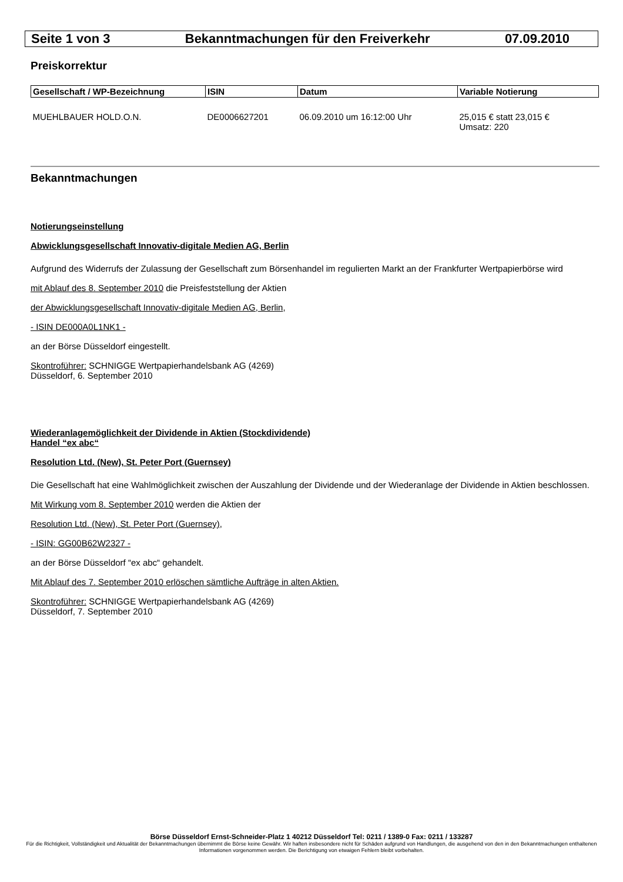Seite 1 von 3 Bekanntmachungen für den Freiverkehr 07.09.2010
Preiskorrektur
| Gesellschaft / WP-Bezeichnung | ISIN | Datum | Variable Notierung |
| --- | --- | --- | --- |
| MUEHLBAUER HOLD.O.N. | DE0006627201 | 06.09.2010 um 16:12:00 Uhr | 25,015 € statt 23,015 € Umsatz: 220 |
Bekanntmachungen
Notierungseinstellung
Abwicklungsgesellschaft Innovativ-digitale Medien AG, Berlin
Aufgrund des Widerrufs der Zulassung der Gesellschaft zum Börsenhandel im regulierten Markt an der Frankfurter Wertpapierbörse wird
mit Ablauf des 8. September 2010 die Preisfeststellung der Aktien
der Abwicklungsgesellschaft Innovativ-digitale Medien AG, Berlin,
- ISIN DE000A0L1NK1 -
an der Börse Düsseldorf eingestellt.
Skontroführer: SCHNIGGE Wertpapierhandelsbank AG (4269)
Düsseldorf, 6. September 2010
Wiederanlagemöglichkeit der Dividende in Aktien (Stockdividende)
Handel “ex abc“
Resolution Ltd. (New), St. Peter Port (Guernsey)
Die Gesellschaft hat eine Wahlmöglichkeit zwischen der Auszahlung der Dividende und der Wiederanlage der Dividende in Aktien beschlossen.
Mit Wirkung vom 8. September 2010 werden die Aktien der
Resolution Ltd. (New), St. Peter Port (Guernsey),
- ISIN: GG00B62W2327 -
an der Börse Düsseldorf “ex abc“ gehandelt.
Mit Ablauf des 7. September 2010 erlöschen sämtliche Aufträge in alten Aktien.
Skontroführer: SCHNIGGE Wertpapierhandelsbank AG (4269)
Düsseldorf, 7. September 2010
Börse Düsseldorf Ernst-Schneider-Platz 1 40212 Düsseldorf Tel: 0211 / 1389-0 Fax: 0211 / 133287
Für die Richtigkeit, Vollständigkeit und Aktualität der Bekanntmachungen übernimmt die Börse keine Gewähr. Wir haften insbesondere nicht für Schäden aufgrund von Handlungen, die ausgehend von den in den Bekanntmachungen enthaltenen Informationen vorgenommen werden. Die Berichtigung von etwaigen Fehlern bleibt vorbehalten.